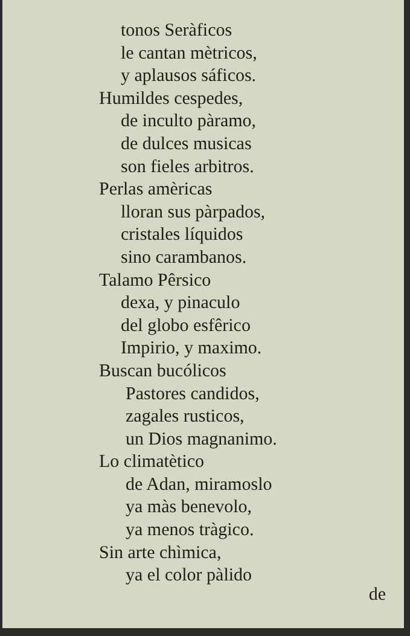tonos Seràficos
le cantan mètricos,
y aplausos sáficos.
Humildes cespedes,
de inculto pàramo,
de dulces musicas
son fieles arbitros.
Perlas amèricas
lloran sus pàrpados,
cristales líquidos
sino carambanos.
Talamo Pêrsico
dexa, y pinaculo
del globo esfêrico
Impirio, y maximo.
Buscan bucólicos
Pastores candidos,
zagales rusticos,
un Dios magnanimo.
Lo climatètico
de Adan, miramoslo
ya màs benevolo,
ya menos tràgico.
Sin arte chìmica,
ya el color pàlido
de